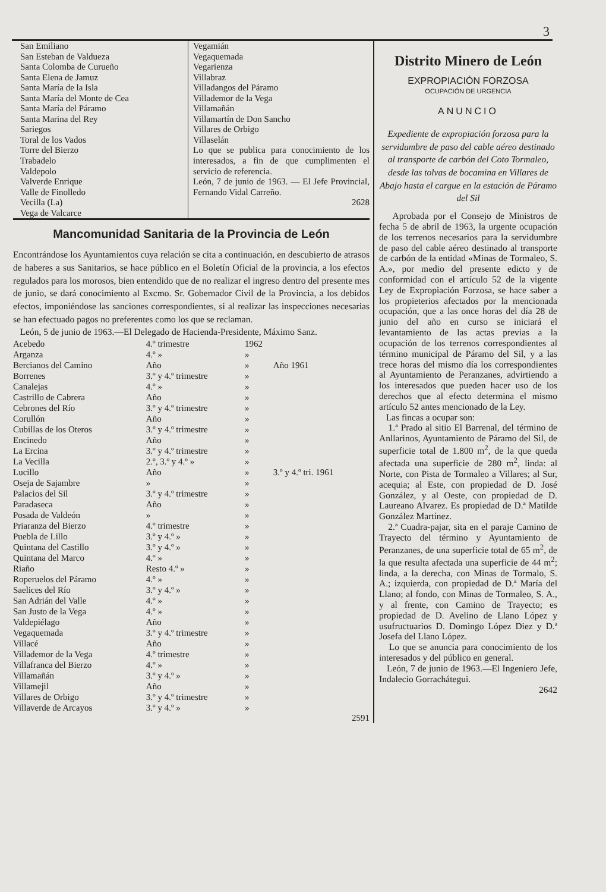3
San Emiliano
San Esteban de Valdueza
Santa Colomba de Curueño
Santa Elena de Jamuz
Santa María de la Isla
Santa María del Monte de Cea
Santa María del Páramo
Santa Marina del Rey
Sariegos
Toral de los Vados
Torre del Bierzo
Trabadelo
Valdepolo
Valverde Enrique
Valle de Finolledo
Vecilla (La)
Vega de Valcarce
Vegamián
Vegaquemada
Vegarienza
Villabraz
Villadangos del Páramo
Villademor de la Vega
Villamañán
Villamartín de Don Sancho
Villares de Orbigo
Villaselán
Lo que se publica para conocimiento de los interesados, a fin de que cumplimenten el servicio de referencia.
León, 7 de junio de 1963. — El Jefe Provincial, Fernando Vidal Carreño.
2628
Mancomunidad Sanitaria de la Provincia de León
Encontrándose los Ayuntamientos cuya relación se cita a continuación, en descubierto de atrasos de haberes a sus Sanitarios, se hace público en el Boletín Oficial de la provincia, a los efectos regulados para los morosos, bien entendido que de no realizar el ingreso dentro del presente mes de junio, se dará conocimiento al Excmo. Sr. Gobernador Civil de la Provincia, a los debidos efectos, imponiéndose las sanciones correspondientes, si al realizar las inspecciones necesarias se han efectuado pagos no preferentes como los que se reclaman.
León, 5 de junio de 1963.—El Delegado de Hacienda-Presidente, Máximo Sanz.
| Acebedo | 4.º trimestre | 1962 | |
| Arganza | 4.º » | » | |
| Bercianos del Camino | Año | » | Año 1961 |
| Borrenes | 3.º y 4.º trimestre | » | |
| Canalejas | 4.º » | » | |
| Castrillo de Cabrera | Año | » | |
| Cebrones del Río | 3.º y 4.º trimestre | » | |
| Corullón | Año | » | |
| Cubillas de los Oteros | 3.º y 4.º trimestre | » | |
| Encinedo | Año | » | |
| La Ercina | 3.º y 4.º trimestre | » | |
| La Vecilla | 2.º, 3.º y 4.º » | » | |
| Lucillo | Año | » | 3.º y 4.º tri. 1961 |
| Oseja de Sajambre | » | » | |
| Palacios del Sil | 3.º y 4.º trimestre | » | |
| Paradaseca | Año | » | |
| Posada de Valdeón | » | » | |
| Priaranza del Bierzo | 4.º trimestre | » | |
| Puebla de Lillo | 3.º y 4.º » | » | |
| Quintana del Castillo | 3.º y 4.º » | » | |
| Quintana del Marco | 4.º » | » | |
| Riaño | Resto 4.º » | » | |
| Roperuelos del Páramo | 4.º » | » | |
| Saelices del Río | 3.º y 4.º » | » | |
| San Adrián del Valle | 4.º » | » | |
| San Justo de la Vega | 4.º » | » | |
| Valdepiélago | Año | » | |
| Vegaquemada | 3.º y 4.º trimestre | » | |
| Villacé | Año | » | |
| Villademor de la Vega | 4.º trimestre | » | |
| Villafranca del Bierzo | 4.º » | » | |
| Villamañán | 3.º y 4.º » | » | |
| Villamejil | Año | » | |
| Villares de Orbigo | 3.º y 4.º trimestre | » | |
| Villaverde de Arcayos | 3.º y 4.º » | » | |
2591
Distrito Minero de León
EXPROPIACIÓN FORZOSA
OCUPACIÓN DE URGENCIA
ANUNCIO
Expediente de expropiación forzosa para la servidumbre de paso del cable aéreo destinado al transporte de carbón del Coto Tormaleo, desde las tolvas de bocamina en Villares de Abajo hasta el cargue en la estación de Páramo del Sil
Aprobada por el Consejo de Ministros de fecha 5 de abril de 1963, la urgente ocupación de los terrenos necesarios para la servidumbre de paso del cable aéreo destinado al transporte de carbón de la entidad «Minas de Tormaleo, S. A.», por medio del presente edicto y de conformidad con el artículo 52 de la vigente Ley de Expropiación Forzosa, se hace saber a los propieterios afectados por la mencionada ocupación, que a las once horas del día 28 de junio del año en curso se iniciará el levantamiento de las actas previas a la ocupación de los terrenos correspondientes al término municipal de Páramo del Sil, y a las trece horas del mismo día los correspondientes al Ayuntamiento de Peranzanes, advirtiendo a los interesados que pueden hacer uso de los derechos que al efecto determina el mismo artículo 52 antes mencionado de la Ley.
Las fincas a ocupar son:
1.ª Prado al sitio El Barrenal, del término de Anllarinos, Ayuntamiento de Páramo del Sil, de superficie total de 1.800 m<sup>2</sup>, de la que queda afectada una superficie de 280 m<sup>2</sup>, linda: al Norte, con Pista de Tormaleo a Villares; al Sur, acequia; al Este, con propiedad de D. José González, y al Oeste, con propiedad de D. Laureano Alvarez. Es propiedad de D.ª Matilde González Martínez.
2.ª Cuadra-pajar, sita en el paraje Camino de Trayecto del término y Ayuntamiento de Peranzanes, de una superficie total de 65 m<sup>2</sup>, de la que resulta afectada una superficie de 44 m<sup>2</sup>; linda, a la derecha, con Minas de Tormalo, S. A.; izquierda, con propiedad de D.ª María del Llano; al fondo, con Minas de Tormaleo, S. A., y al frente, con Camino de Trayecto; es propiedad de D. Avelino de Llano López y usufructuarios D. Domingo López Diez y D.ª Josefa del Llano López.
Lo que se anuncia para conocimiento de los interesados y del público en general.
León, 7 de junio de 1963.—El Ingeniero Jefe, Indalecio Gorrachátegui.
2642